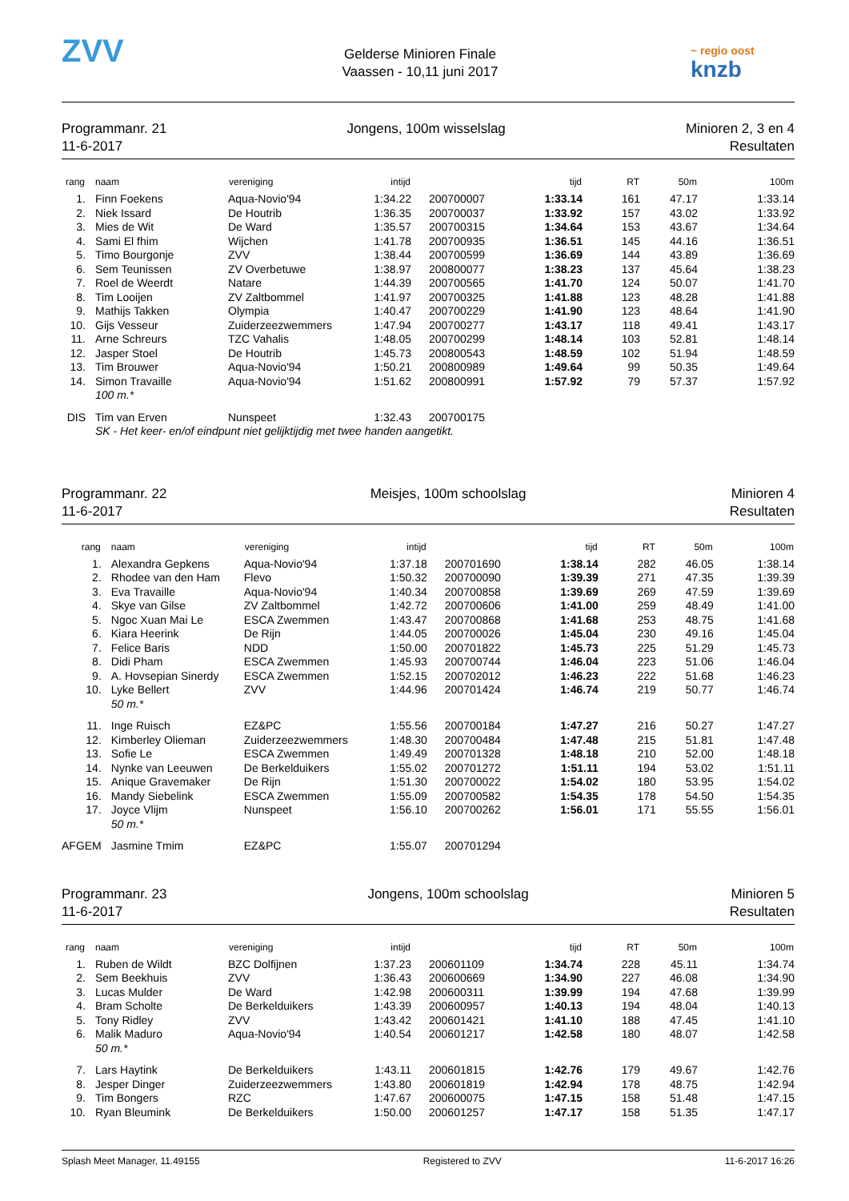ZVV
Gelderse Minioren Finale
Vaassen - 10,11 juni 2017
~ regio oost
knzb
Programmanr. 21
11-6-2017
Jongens, 100m wisselslag Minioren 2, 3 en 4
Resultaten
| rang | naam | vereniging | intijd | | tijd | RT | 50m | 100m |
| --- | --- | --- | --- | --- | --- | --- | --- | --- |
| 1. | Finn Foekens | Aqua-Novio'94 | 1:34.22 | 200700007 | 1:33.14 | 161 | 47.17 | 1:33.14 |
| 2. | Niek Issard | De Houtrib | 1:36.35 | 200700037 | 1:33.92 | 157 | 43.02 | 1:33.92 |
| 3. | Mies de Wit | De Ward | 1:35.57 | 200700315 | 1:34.64 | 153 | 43.67 | 1:34.64 |
| 4. | Sami El fhim | Wijchen | 1:41.78 | 200700935 | 1:36.51 | 145 | 44.16 | 1:36.51 |
| 5. | Timo Bourgonje | ZVV | 1:38.44 | 200700599 | 1:36.69 | 144 | 43.89 | 1:36.69 |
| 6. | Sem Teunissen | ZV Overbetuwe | 1:38.97 | 200800077 | 1:38.23 | 137 | 45.64 | 1:38.23 |
| 7. | Roel de Weerdt | Natare | 1:44.39 | 200700565 | 1:41.70 | 124 | 50.07 | 1:41.70 |
| 8. | Tim Looijen | ZV Zaltbommel | 1:41.97 | 200700325 | 1:41.88 | 123 | 48.28 | 1:41.88 |
| 9. | Mathijs Takken | Olympia | 1:40.47 | 200700229 | 1:41.90 | 123 | 48.64 | 1:41.90 |
| 10. | Gijs Vesseur | Zuiderzeezwemmers | 1:47.94 | 200700277 | 1:43.17 | 118 | 49.41 | 1:43.17 |
| 11. | Arne Schreurs | TZC Vahalis | 1:48.05 | 200700299 | 1:48.14 | 103 | 52.81 | 1:48.14 |
| 12. | Jasper Stoel | De Houtrib | 1:45.73 | 200800543 | 1:48.59 | 102 | 51.94 | 1:48.59 |
| 13. | Tim Brouwer | Aqua-Novio'94 | 1:50.21 | 200800989 | 1:49.64 | 99 | 50.35 | 1:49.64 |
| 14. | Simon Travaille | Aqua-Novio'94 | 1:51.62 | 200800991 | 1:57.92 | 79 | 57.37 | 1:57.92 |
| | 100 m.* | | | | | | | |
| DIS | Tim van Erven | Nunspeet | 1:32.43 | 200700175 | | | | |
| | SK - Het keer- en/of eindpunt niet gelijktijdig met twee handen aangetikt. | | | | | | | |
Programmanr. 22
11-6-2017
Meisjes, 100m schoolslag Minioren 4
Resultaten
| rang | naam | vereniging | intijd | | tijd | RT | 50m | 100m |
| --- | --- | --- | --- | --- | --- | --- | --- | --- |
| 1. | Alexandra Gepkens | Aqua-Novio'94 | 1:37.18 | 200701690 | 1:38.14 | 282 | 46.05 | 1:38.14 |
| 2. | Rhodee van den Ham | Flevo | 1:50.32 | 200700090 | 1:39.39 | 271 | 47.35 | 1:39.39 |
| 3. | Eva Travaille | Aqua-Novio'94 | 1:40.34 | 200700858 | 1:39.69 | 269 | 47.59 | 1:39.69 |
| 4. | Skye van Gilse | ZV Zaltbommel | 1:42.72 | 200700606 | 1:41.00 | 259 | 48.49 | 1:41.00 |
| 5. | Ngoc Xuan Mai Le | ESCA Zwemmen | 1:43.47 | 200700868 | 1:41.68 | 253 | 48.75 | 1:41.68 |
| 6. | Kiara Heerink | De Rijn | 1:44.05 | 200700026 | 1:45.04 | 230 | 49.16 | 1:45.04 |
| 7. | Felice Baris | NDD | 1:50.00 | 200701822 | 1:45.73 | 225 | 51.29 | 1:45.73 |
| 8. | Didi Pham | ESCA Zwemmen | 1:45.93 | 200700744 | 1:46.04 | 223 | 51.06 | 1:46.04 |
| 9. | A. Hovsepian Sinerdy | ESCA Zwemmen | 1:52.15 | 200702012 | 1:46.23 | 222 | 51.68 | 1:46.23 |
| 10. | Lyke Bellert | ZVV | 1:44.96 | 200701424 | 1:46.74 | 219 | 50.77 | 1:46.74 |
| | 50 m.* | | | | | | | |
| 11. | Inge Ruisch | EZ&PC | 1:55.56 | 200700184 | 1:47.27 | 216 | 50.27 | 1:47.27 |
| 12. | Kimberley Olieman | Zuiderzeezwemmers | 1:48.30 | 200700484 | 1:47.48 | 215 | 51.81 | 1:47.48 |
| 13. | Sofie Le | ESCA Zwemmen | 1:49.49 | 200701328 | 1:48.18 | 210 | 52.00 | 1:48.18 |
| 14. | Nynke van Leeuwen | De Berkelduikers | 1:55.02 | 200701272 | 1:51.11 | 194 | 53.02 | 1:51.11 |
| 15. | Anique Gravemaker | De Rijn | 1:51.30 | 200700022 | 1:54.02 | 180 | 53.95 | 1:54.02 |
| 16. | Mandy Siebelink | ESCA Zwemmen | 1:55.09 | 200700582 | 1:54.35 | 178 | 54.50 | 1:54.35 |
| 17. | Joyce Vlijm | Nunspeet | 1:56.10 | 200700262 | 1:56.01 | 171 | 55.55 | 1:56.01 |
| | 50 m.* | | | | | | | |
| AFGEM | Jasmine Tmim | EZ&PC | 1:55.07 | 200701294 | | | | |
Programmanr. 23
11-6-2017
Jongens, 100m schoolslag Minioren 5
Resultaten
| rang | naam | vereniging | intijd | | tijd | RT | 50m | 100m |
| --- | --- | --- | --- | --- | --- | --- | --- | --- |
| 1. | Ruben de Wildt | BZC Dolfijnen | 1:37.23 | 200601109 | 1:34.74 | 228 | 45.11 | 1:34.74 |
| 2. | Sem Beekhuis | ZVV | 1:36.43 | 200600669 | 1:34.90 | 227 | 46.08 | 1:34.90 |
| 3. | Lucas Mulder | De Ward | 1:42.98 | 200600311 | 1:39.99 | 194 | 47.68 | 1:39.99 |
| 4. | Bram Scholte | De Berkelduikers | 1:43.39 | 200600957 | 1:40.13 | 194 | 48.04 | 1:40.13 |
| 5. | Tony Ridley | ZVV | 1:43.42 | 200601421 | 1:41.10 | 188 | 47.45 | 1:41.10 |
| 6. | Malik Maduro | Aqua-Novio'94 | 1:40.54 | 200601217 | 1:42.58 | 180 | 48.07 | 1:42.58 |
| | 50 m.* | | | | | | | |
| 7. | Lars Haytink | De Berkelduikers | 1:43.11 | 200601815 | 1:42.76 | 179 | 49.67 | 1:42.76 |
| 8. | Jesper Dinger | Zuiderzeezwemmers | 1:43.80 | 200601819 | 1:42.94 | 178 | 48.75 | 1:42.94 |
| 9. | Tim Bongers | RZC | 1:47.67 | 200600075 | 1:47.15 | 158 | 51.48 | 1:47.15 |
| 10. | Ryan Bleumink | De Berkelduikers | 1:50.00 | 200601257 | 1:47.17 | 158 | 51.35 | 1:47.17 |
Splash Meet Manager, 11.49155 Registered to ZVV 11-6-2017 16:26